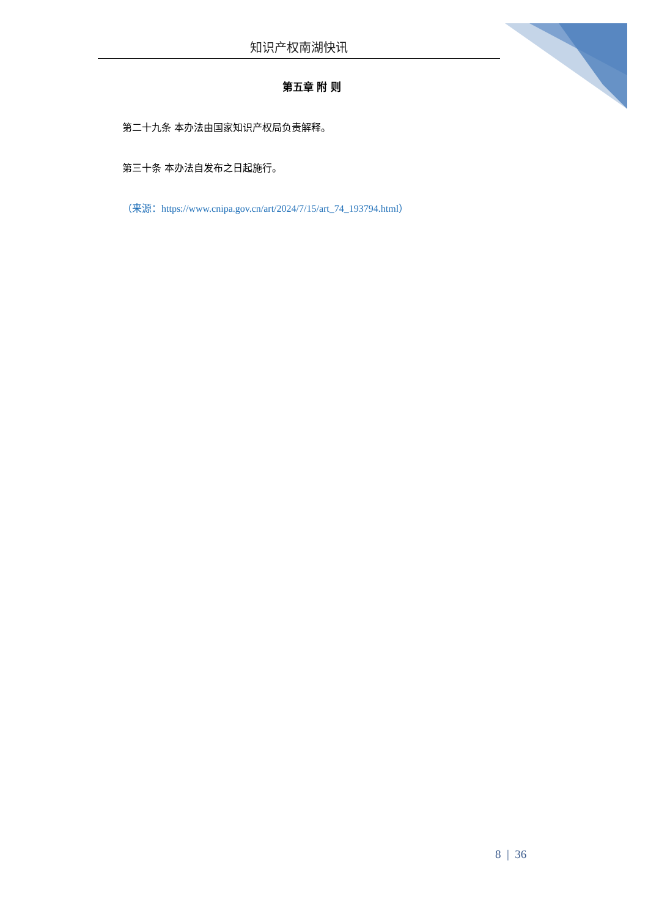知识产权南湖快讯
第五章 附 则
第二十九条 本办法由国家知识产权局负责解释。
第三十条 本办法自发布之日起施行。
（来源：https://www.cnipa.gov.cn/art/2024/7/15/art_74_193794.html）
8 | 36